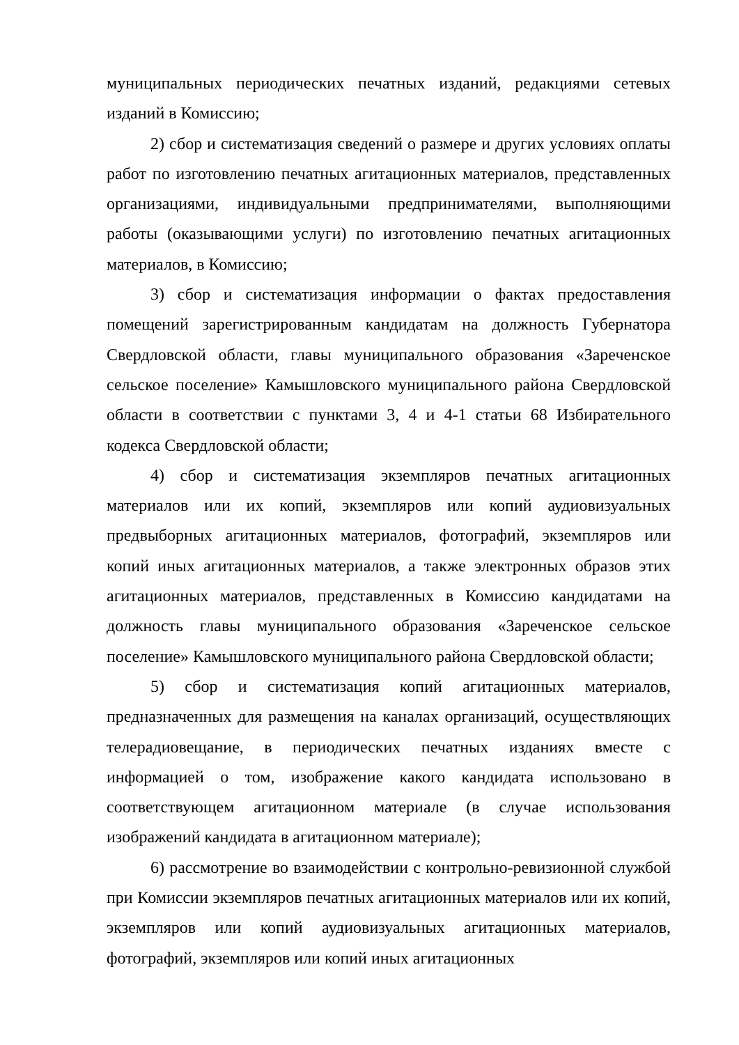муниципальных периодических печатных изданий, редакциями сетевых изданий в Комиссию;
2) сбор и систематизация сведений о размере и других условиях оплаты работ по изготовлению печатных агитационных материалов, представленных организациями, индивидуальными предпринимателями, выполняющими работы (оказывающими услуги) по изготовлению печатных агитационных материалов, в Комиссию;
3) сбор и систематизация информации о фактах предоставления помещений зарегистрированным кандидатам на должность Губернатора Свердловской области, главы муниципального образования «Зареченское сельское поселение» Камышловского муниципального района Свердловской области в соответствии с пунктами 3, 4 и 4-1 статьи 68 Избирательного кодекса Свердловской области;
4) сбор и систематизация экземпляров печатных агитационных материалов или их копий, экземпляров или копий аудиовизуальных предвыборных агитационных материалов, фотографий, экземпляров или копий иных агитационных материалов, а также электронных образов этих агитационных материалов, представленных в Комиссию кандидатами на должность главы муниципального образования «Зареченское сельское поселение» Камышловского муниципального района Свердловской области;
5) сбор и систематизация копий агитационных материалов, предназначенных для размещения на каналах организаций, осуществляющих телерадиовещание, в периодических печатных изданиях вместе с информацией о том, изображение какого кандидата использовано в соответствующем агитационном материале (в случае использования изображений кандидата в агитационном материале);
6) рассмотрение во взаимодействии с контрольно-ревизионной службой при Комиссии экземпляров печатных агитационных материалов или их копий, экземпляров или копий аудиовизуальных агитационных материалов, фотографий, экземпляров или копий иных агитационных